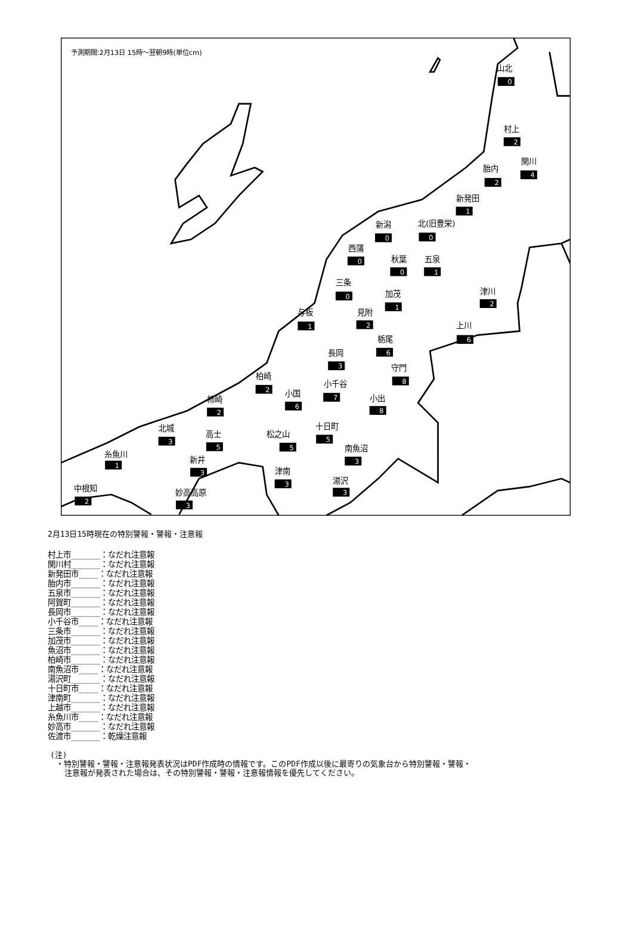予測期間:2月13日 15時～翌朝9時(単位cm)
山北
0
村上
2
関川
4
胎内
2
新発田
1
新潟
0
北(旧豊栄)
0
西蒲
0
秋葉
0
五泉
1
三条
0
加茂
1
津川
2
与板
1
見附
2
上川
6
栃尾
6
長岡
3
守門
8
柏崎
2
小千谷
7
小国
6
小出
8
柿崎
2
北城
3
高士
5
十日町
5
松之山
5
南魚沼
3
糸魚川
1
新井
3
津南
3
湯沢
3
中根知
2
妙高高原
3
2月13日15時現在の特別警報・警報・注意報
村上市______：なだれ注意報
関川村______：なだれ注意報
新発田市____：なだれ注意報
胎内市______：なだれ注意報
五泉市______：なだれ注意報
阿賀町______：なだれ注意報
長岡市______：なだれ注意報
小千谷市____：なだれ注意報
三条市______：なだれ注意報
加茂市______：なだれ注意報
魚沼市______：なだれ注意報
柏崎市______：なだれ注意報
南魚沼市____：なだれ注意報
湯沢町______：なだれ注意報
十日町市____：なだれ注意報
津南町______：なだれ注意報
上越市______：なだれ注意報
糸魚川市____：なだれ注意報
妙高市______：なだれ注意報
佐渡市______：乾燥注意報
(注)
・特別警報・警報・注意報発表状況はPDF作成時の情報です。このPDF作成以後に最寄りの気象台から特別警報・警報・
注意報が発表された場合は、その特別警報・警報・注意報情報を優先してください。